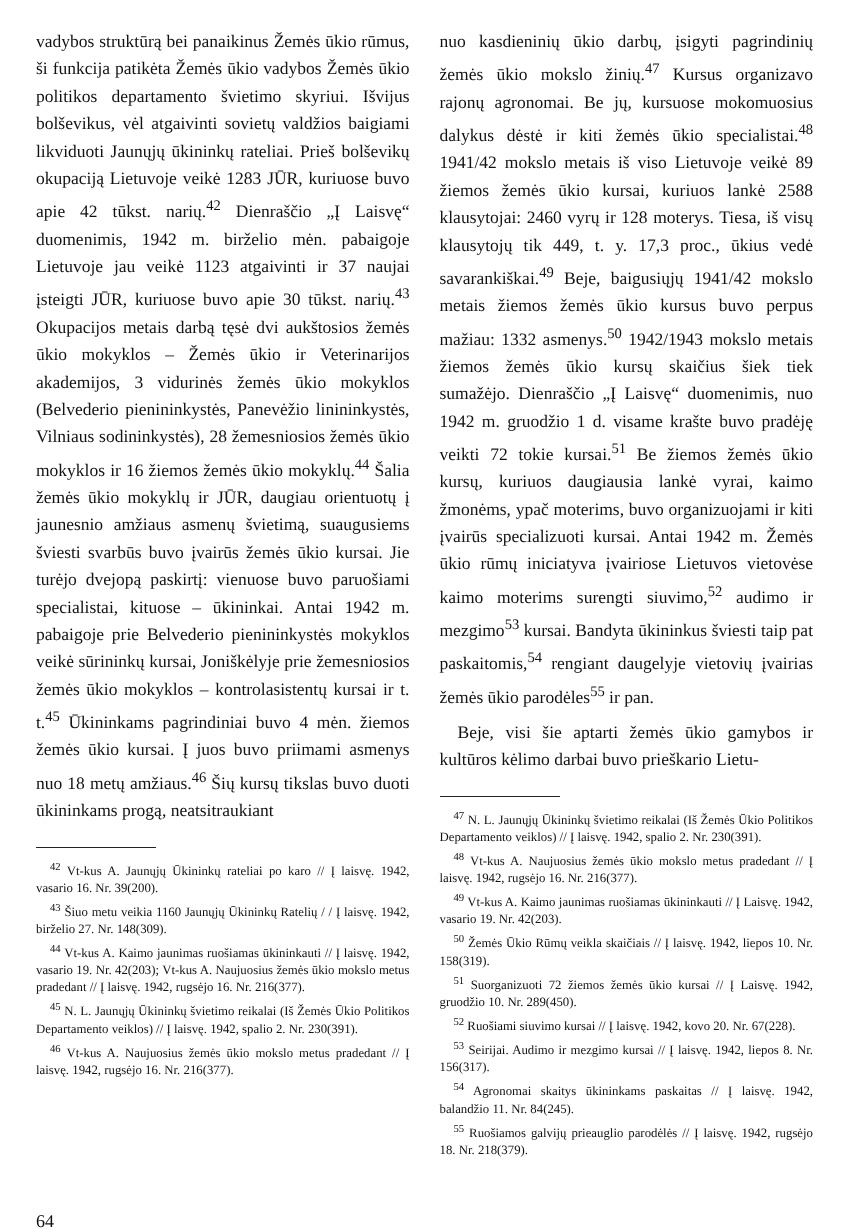vadybos struktūrą bei panaikinus Žemės ūkio rūmus, ši funkcija patikėta Žemės ūkio vadybos Žemės ūkio politikos departamento švietimo skyriui. Išvijus bolševikus, vėl atgaivinti sovietų valdžios baigiami likviduoti Jaunųjų ūkininkų rateliai. Prieš bolševikų okupaciją Lietuvoje veikė 1283 JŪR, kuriuose buvo apie 42 tūkst. narių.<sup>42</sup> Dienraščio „Į Laisvę“ duomenimis, 1942 m. birželio mėn. pabaigoje Lietuvoje jau veikė 1123 atgaivinti ir 37 naujai įsteigti JŪR, kuriuose buvo apie 30 tūkst. narių.<sup>43</sup> Okupacijos metais darbą tęsė dvi aukštosios žemės ūkio mokyklos – Žemės ūkio ir Veterinarijos akademijos, 3 vidurinės žemės ūkio mokyklos (Belvederio pienininkystės, Panevėžio linininkystės, Vilniaus sodininkystės), 28 žemesniosios žemės ūkio mokyklos ir 16 žiemos žemės ūkio mokyklų.<sup>44</sup> Šalia žemės ūkio mokyklų ir JŪR, daugiau orientuotų į jaunesnio amžiaus asmenų švietimą, suaugusiems šviesti svarbūs buvo įvairūs žemės ūkio kursai. Jie turėjo dvejopą paskirtį: vienuose buvo paruošiami specialistai, kituose – ūkininkai. Antai 1942 m. pabaigoje prie Belvederio pienininkystės mokyklos veikė sūrininkų kursai, Joniškėlyje prie žemesniosios žemės ūkio mokyklos – kontrolasistentų kursai ir t. t.<sup>45</sup> Ūkininkams pagrindiniai buvo 4 mėn. žiemos žemės ūkio kursai. Į juos buvo priimami asmenys nuo 18 metų amžiaus.<sup>46</sup> Šių kursų tikslas buvo duoti ūkininkams progą, neatsitraukiant
<sup>42</sup> Vt-kus A. Jaunųjų Ūkininkų rateliai po karo // Į laisvę. 1942, vasario 16. Nr. 39(200).
<sup>43</sup> Šiuo metu veikia 1160 Jaunųjų Ūkininkų Ratelių / / Į laisvę. 1942, birželio 27. Nr. 148(309).
<sup>44</sup> Vt-kus A. Kaimo jaunimas ruošiamas ūkininkauti // Į laisvę. 1942, vasario 19. Nr. 42(203); Vt-kus A. Naujuosius žemės ūkio mokslo metus pradedant // Į laisvę. 1942, rugsėjo 16. Nr. 216(377).
<sup>45</sup> N. L. Jaunųjų Ūkininkų švietimo reikalai (Iš Žemės Ūkio Politikos Departamento veiklos) // Į laisvę. 1942, spalio 2. Nr. 230(391).
<sup>46</sup> Vt-kus A. Naujuosius žemės ūkio mokslo metus pradedant // Į laisvę. 1942, rugsėjo 16. Nr. 216(377).
nuo kasdieninių ūkio darbų, įsigyti pagrindinių žemės ūkio mokslo žinių.<sup>47</sup> Kursus organizavo rajonų agronomai. Be jų, kursuose mokomuosius dalykus dėstė ir kiti žemės ūkio specialistai.<sup>48</sup> 1941/42 mokslo metais iš viso Lietuvoje veikė 89 žiemos žemės ūkio kursai, kuriuos lankė 2588 klausytojai: 2460 vyrų ir 128 moterys. Tiesa, iš visų klausytojų tik 449, t. y. 17,3 proc., ūkius vedė savarankiškai.<sup>49</sup> Beje, baigusiųjų 1941/42 mokslo metais žiemos žemės ūkio kursus buvo perpus mažiau: 1332 asmenys.<sup>50</sup> 1942/1943 mokslo metais žiemos žemės ūkio kursų skaičius šiek tiek sumažėjo. Dienraščio „Į Laisvę“ duomenimis, nuo 1942 m. gruodžio 1 d. visame krašte buvo pradėję veikti 72 tokie kursai.<sup>51</sup> Be žiemos žemės ūkio kursų, kuriuos daugiausia lankė vyrai, kaimo žmonėms, ypač moterims, buvo organizuojami ir kiti įvairūs specializuoti kursai. Antai 1942 m. Žemės ūkio rūmų iniciatyva įvairiose Lietuvos vietovėse kaimo moterims surengti siuvimo,<sup>52</sup> audimo ir mezgimo<sup>53</sup> kursai. Bandyta ūkininkus šviesti taip pat paskaitomis,<sup>54</sup> rengiant daugelyje vietovių įvairias žemės ūkio parodėles<sup>55</sup> ir pan.
Beje, visi šie aptarti žemės ūkio gamybos ir kultūros kėlimo darbai buvo prieškario Lietu-
<sup>47</sup> N. L. Jaunųjų Ūkininkų švietimo reikalai (Iš Žemės Ūkio Politikos Departamento veiklos) // Į laisvę. 1942, spalio 2. Nr. 230(391).
<sup>48</sup> Vt-kus A. Naujuosius žemės ūkio mokslo metus pradedant // Į laisvę. 1942, rugsėjo 16. Nr. 216(377).
<sup>49</sup> Vt-kus A. Kaimo jaunimas ruošiamas ūkininkauti // Į Laisvę. 1942, vasario 19. Nr. 42(203).
<sup>50</sup> Žemės Ūkio Rūmų veikla skaičiais // Į laisvę. 1942, liepos 10. Nr. 158(319).
<sup>51</sup> Suorganizuoti 72 žiemos žemės ūkio kursai // Į Laisvę. 1942, gruodžio 10. Nr. 289(450).
<sup>52</sup> Ruošiami siuvimo kursai // Į laisvę. 1942, kovo 20. Nr. 67(228).
<sup>53</sup> Seirijai. Audimo ir mezgimo kursai // Į laisvę. 1942, liepos 8. Nr. 156(317).
<sup>54</sup> Agronomai skaitys ūkininkams paskaitas // Į laisvę. 1942, balandžio 11. Nr. 84(245).
<sup>55</sup> Ruošiamos galvijų prieauglio parodėlės // Į laisvę. 1942, rugsėjo 18. Nr. 218(379).
64